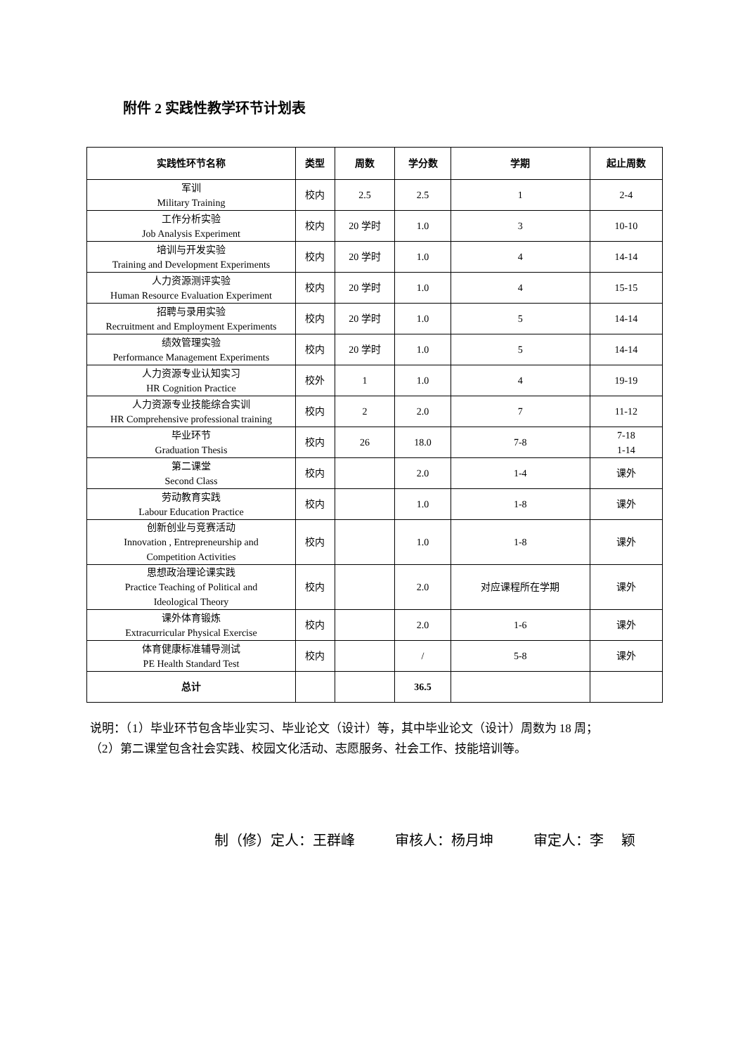附件 2 实践性教学环节计划表
| 实践性环节名称 | 类型 | 周数 | 学分数 | 学期 | 起止周数 |
| --- | --- | --- | --- | --- | --- |
| 军训 Military Training | 校内 | 2.5 | 2.5 | 1 | 2-4 |
| 工作分析实验 Job Analysis Experiment | 校内 | 20 学时 | 1.0 | 3 | 10-10 |
| 培训与开发实验 Training and Development Experiments | 校内 | 20 学时 | 1.0 | 4 | 14-14 |
| 人力资源测评实验 Human Resource Evaluation Experiment | 校内 | 20 学时 | 1.0 | 4 | 15-15 |
| 招聘与录用实验 Recruitment and Employment Experiments | 校内 | 20 学时 | 1.0 | 5 | 14-14 |
| 绩效管理实验 Performance Management Experiments | 校内 | 20 学时 | 1.0 | 5 | 14-14 |
| 人力资源专业认知实习 HR Cognition Practice | 校外 | 1 | 1.0 | 4 | 19-19 |
| 人力资源专业技能综合实训 HR Comprehensive professional training | 校内 | 2 | 2.0 | 7 | 11-12 |
| 毕业环节 Graduation Thesis | 校内 | 26 | 18.0 | 7-8 | 7-18 1-14 |
| 第二课堂 Second Class | 校内 | | 2.0 | 1-4 | 课外 |
| 劳动教育实践 Labour Education Practice | 校内 | | 1.0 | 1-8 | 课外 |
| 创新创业与竞赛活动 Innovation , Entrepreneurship and Competition Activities | 校内 | | 1.0 | 1-8 | 课外 |
| 思想政治理论课实践 Practice Teaching of Political and Ideological Theory | 校内 | | 2.0 | 对应课程所在学期 | 课外 |
| 课外体育锻炼 Extracurricular Physical Exercise | 校内 | | 2.0 | 1-6 | 课外 |
| 体育健康标准辅导测试 PE Health Standard Test | 校内 | | / | 5-8 | 课外 |
| 总计 | | | 36.5 | | |
说明：（1）毕业环节包含毕业实习、毕业论文（设计）等，其中毕业论文（设计）周数为 18 周；
（2）第二课堂包含社会实践、校园文化活动、志愿服务、社会工作、技能培训等。
制（修）定人：王群峰 审核人：杨月坤 审定人：李　 颖